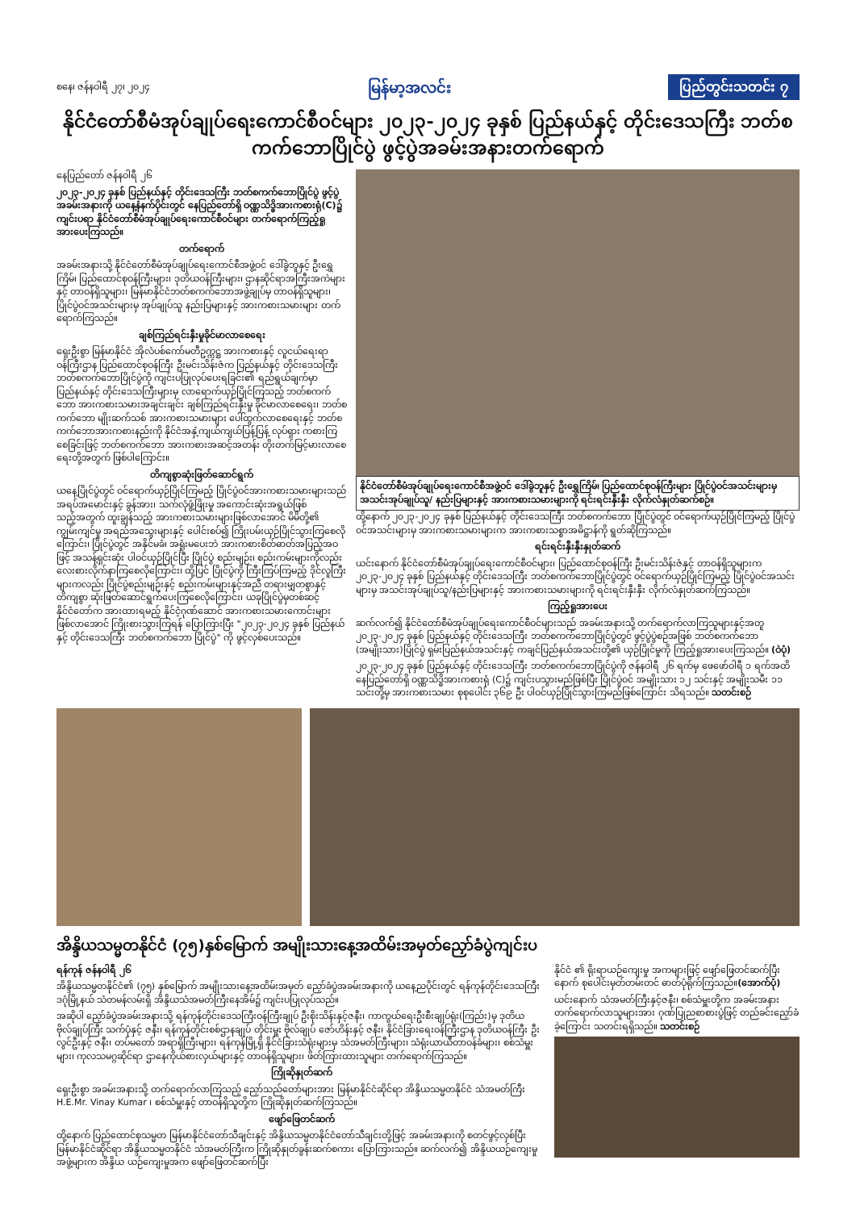စနေ၊ ဇန်နဝါရီ ၂၇၊ ၂၀၂၄ မြန်မာ့အလင်း ပြည်တွင်းသတင်း ၇
နိုင်ငံတော်စီမံအုပ်ချုပ်ရေးကောင်စီဝင်များ ၂၀၂၃-၂၀၂၄ ခုနှစ် ပြည်နယ်နှင့် တိုင်းဒေသကြီး ဘတ်စကက်ဘောပြိုင်ပွဲ ဖွင့်ပွဲအခမ်းအနားတက်ရောက်
နေပြည်တော် ဇန်နဝါရီ ၂၆
၂၀၂၃-၂၀၂၄ ခုနှစ် ပြည်နယ်နှင့် တိုင်းဒေသကြီး ဘတ်စကက်ဘောပြိုင်ပွဲ ဖွင့်ပွဲ အခမ်းအနားကို ယနေ့နံနက်ပိုင်းတွင် နေပြည်တော်ရှိ ဝဏ္ဏသိဒ္ဓိအားကစားရုံ(C)၌ ကျင်းပရာ နိုင်ငံတော်စီမံအုပ်ချုပ်ရေးကောင်စီဝင်များ တက်ရောက်ကြည့်ရှုအားပေးကြသည်။
တက်ရောက်
အခမ်းအနားသို့ နိုင်ငံတော်စီမံအုပ်ချုပ်ရေးကောင်စီအဖွဲ့ဝင် ဒေါ်ခွဲဘူနှင့် ဦးရွှေကြိမ်၊ ပြည်ထောင်စုဝန်ကြီးများ၊ ဒုတိယဝန်ကြီးများ၊ ဌာနဆိုင်ရာအကြီးအကဲများနှင့် တာဝန်ရှိသူများ၊ မြန်မာနိုင်ငံဘတ်စကက်ဘောအဖွဲ့ချုပ်မှ တာဝန်ရှိသူများ၊ ပြိုင်ပွဲဝင်အသင်းများမှ အုပ်ချုပ်သူ နည်းပြများနှင့် အားကစားသမားများ တက်ရောက်ကြသည်။
ချစ်ကြည်ရင်းနှီးမှုခိုင်မာလာစေရေး
ရှေးဦးစွာ မြန်မာနိုင်ငံ အိုလံပစ်ကော်မတီဥက္ကဋ္ဌ အားကစားနှင့် လူငယ်ရေးရာဝန်ကြီးဌာန ပြည်ထောင်စုဝန်ကြီး ဦးမင်းသိန်းဇံက ပြည်နယ်နှင့် တိုင်းဒေသကြီး ဘတ်စကက်ဘောပြိုင်ပွဲကို ကျင်းပပြုလုပ်ပေးရခြင်း၏ ရည်ရွယ်ချက်မှာ ပြည်နယ်နှင့် တိုင်းဒေသကြီးများမှ လာရောက်ယှဉ်ပြိုင်ကြသည့် ဘတ်စကက်ဘော အားကစားသမားအချင်းချင်း ချစ်ကြည်ရင်းနှီးမှု ခိုင်မာလာစေရေး၊ ဘတ်စကက်ဘော မျိုးဆက်သစ် အားကစားသမားများ ပေါ်ထွက်လာစေရေးနှင့် ဘတ်စကက်ဘောအားကစားနည်းကို နိုင်ငံအနှံ့ကျယ်ကျယ်ပြန့်ပြန့် လုပ်ရှား ကစားကြစေခြင်းဖြင့် ဘတ်စကက်ဘော အားကစားအဆင့်အတန်း တိုးတက်မြင့်မားလာစေရေးတို့အတွက် ဖြစ်ပါကြောင်း။
တိကျစွာဆုံးဖြတ်ဆောင်ရွက်
ယနေ့ပြိုင်ပွဲတွင် ဝင်ရောက်ယှဉ်ပြိုင်ကြမည့် ပြိုင်ပွဲဝင်အားကစားသမားများသည် အရပ်အမောင်းနှင့် ခွန်အား၊ သက်လုံဖွံ့ဖြိုးမှု အကောင်းဆုံးအရွယ်ဖြစ်သည့်အတွက် ထူးချွန်သည့် အားကစားသမားများဖြစ်လာအောင် မိမိတို့၏ ကျွမ်းကျင်မှု အရည်အသွေးများနှင့် ပေါင်းစပ်၍ ကြိုးပမ်းယှဉ်ပြိုင်သွားကြစေလိုကြောင်း၊ ပြိုင်ပွဲတွင် အနိုင်မခံ၊ အရှုံးမပေးဘဲ အားကစားစိတ်ဓာတ်အပြည့်အဝဖြင့် အသန့်ရှင်းဆုံး ပါဝင်ယှဉ်ပြိုင်ပြီး ပြိုင်ပွဲ စည်းမျဉ်း၊ စည်းကမ်းများကိုလည်း လေးစားလိုက်နာကြစေလိုကြောင်း၊ ထို့ပြင် ပြိုင်ပွဲကို ကြီးကြပ်ကြမည့် ဒိုင်လူကြီးများကလည်း ပြိုင်ပွဲစည်းမျဉ်းနှင့် စည်းကမ်းများနှင့်အညီ တရားမျှတစွာနှင့် တိကျစွာ ဆုံးဖြတ်ဆောင်ရွက်ပေးကြစေလိုကြောင်း၊ ယခုပြိုင်ပွဲမှတစ်ဆင့် နိုင်ငံတော်က အားထားရမည့် နိုင်ငံ့ဂုဏ်ဆောင် အားကစားသမားကောင်းများ ဖြစ်လာအောင် ကြိုးစားသွားကြရန် ပြောကြားပြီး "၂၀၂၃-၂၀၂၄ ခုနှစ် ပြည်နယ်နှင့် တိုင်းဒေသကြီး ဘတ်စကက်ဘော ပြိုင်ပွဲ" ကို ဖွင့်လှစ်ပေးသည်။
နိုင်ငံတော်စီမံအုပ်ချုပ်ရေးကောင်စီအဖွဲ့ဝင် ဒေါ်ခွဲဘူနှင့် ဦးရွှေကြိမ်၊ ပြည်ထောင်စုဝန်ကြီးများ ပြိုင်ပွဲဝင်အသင်းများမှ အသင်းအုပ်ချုပ်သူ/ နည်းပြများနှင့် အားကစားသမားများကို ရင်းရင်းနှီးနှီး လိုက်လံနှုတ်ဆက်စဉ်။
ထို့နောက် ၂၀၂၃-၂၀၂၄ ခုနှစ် ပြည်နယ်နှင့် တိုင်းဒေသကြီး ဘတ်စကက်ဘော ပြိုင်ပွဲတွင် ဝင်ရောက်ယှဉ်ပြိုင်ကြမည့် ပြိုင်ပွဲဝင်အသင်းများမှ အားကစားသမားများက အားကစားသစ္စာအဓိဋ္ဌာန်ကို ရွတ်ဆိုကြသည်။
ရင်းရင်းနှီးနှီးနှုတ်ဆက်
ယင်းနောက် နိုင်ငံတော်စီမံအုပ်ချုပ်ရေးကောင်စီဝင်များ၊ ပြည်ထောင်စုဝန်ကြီး ဦးမင်းသိန်းဇံနှင့် တာဝန်ရှိသူများက ၂၀၂၃-၂၀၂၄ ခုနှစ် ပြည်နယ်နှင့် တိုင်းဒေသကြီး ဘတ်စကက်ဘောပြိုင်ပွဲတွင် ဝင်ရောက်ယှဉ်ပြိုင်ကြမည့် ပြိုင်ပွဲဝင်အသင်းများမှ အသင်းအုပ်ချုပ်သူ/နည်းပြများနှင့် အားကစားသမားများကို ရင်းရင်းနှီးနှီး လိုက်လံနှုတ်ဆက်ကြသည်။
ကြည့်ရှုအားပေး
ဆက်လက်၍ နိုင်ငံတော်စီမံအုပ်ချုပ်ရေးကောင်စီဝင်များသည် အခမ်းအနားသို့ တက်ရောက်လာကြသူများနှင့်အတူ ၂၀၂၃-၂၀၂၄ ခုနှစ် ပြည်နယ်နှင့် တိုင်းဒေသကြီး ဘတ်စကက်ဘောပြိုင်ပွဲတွင် ဖွင့်ပွဲပွဲစဉ်အဖြစ် ဘတ်စကက်ဘော (အမျိုးသား)ပြိုင်ပွဲ ရှမ်းပြည်နယ်အသင်းနှင့် ကချင်ပြည်နယ်အသင်းတို့၏ ယှဉ်ပြိုင်မှုကို ကြည့်ရှုအားပေးကြသည်။ (ဝဲပုံ)
၂၀၂၃-၂၀၂၄ ခုနှစ် ပြည်နယ်နှင့် တိုင်းဒေသကြီး ဘတ်စကက်ဘောပြိုင်ပွဲကို ဇန်နဝါရီ ၂၆ ရက်မှ ဖေဖော်ဝါရီ ၁ ရက်အထိ နေပြည်တော်ရှိ ဝဏ္ဏသိဒ္ဓိအားကစားရုံ (C)၌ ကျင်းပသွားမည်ဖြစ်ပြီး ပြိုင်ပွဲဝင် အမျိုးသား ၁၂ သင်းနှင့် အမျိုးသမီး ၁၁ သင်းတို့မှ အားကစားသမား စုစုပေါင်း ၃၆၉ ဦး ပါဝင်ယှဉ်ပြိုင်သွားကြမည်ဖြစ်ကြောင်း သိရသည်။ သတင်းစဉ်
အိန္ဒိယသမ္မတနိုင်ငံ (၇၅)နှစ်မြောက် အမျိုးသားနေ့အထိမ်းအမှတ်ညှော်ခံပွဲကျင်းပ
ရန်ကုန် ဇန်နဝါရီ ၂၆
အိန္ဒိယသမ္မတနိုင်ငံ၏ (၇၅) နှစ်မြောက် အမျိုးသားနေ့အထိမ်းအမှတ် ညှော်ခံပွဲအခမ်းအနားကို ယနေ့ညပိုင်းတွင် ရန်ကုန်တိုင်းဒေသကြီး ဒဂုံမြို့နယ် သံတမန်လမ်းရှိ အိန္ဒိယသံအမတ်ကြီးနေအိမ်၌ ကျင်းပပြုလုပ်သည်။
အဆိုပါ ညှော်ခံပွဲအခမ်းအနားသို့ ရန်ကုန်တိုင်းဒေသကြီးဝန်ကြီးချုပ် ဦးစိုးသိန်းနှင့်ဇနီး၊ ကာကွယ်ရေးဦးစီးချုပ်ရုံး(ကြည်း)မှ ဒုတိယဗိုလ်ချုပ်ကြီး သက်ပုံနှင့် ဇနီး၊ ရန်ကုန်တိုင်းစစ်ဌာနချုပ် တိုင်းမှူး ဗိုလ်ချုပ် ဇော်ဟိန်းနှင့် ဇနီး၊ နိုင်ငံခြားရေးဝန်ကြီးဌာန ဒုတိယဝန်ကြီး ဦးလွင်ဦးနှင့် ဇနီး၊ တပ်မတော် အရာရှိကြီးများ၊ ရန်ကုန်မြို့ရှိ နိုင်ငံခြားသံရုံးများမှ သံအမတ်ကြီးများ၊ သံရုံးယာယီတာဝန်ခံများ၊ စစ်သံမှူးများ၊ ကုလသမဂ္ဂဆိုင်ရာ ဌာနေကိုယ်စားလှယ်များနှင့် တာဝန်ရှိသူများ၊ ဖိတ်ကြားထားသူများ တက်ရောက်ကြသည်။
ကြိုဆိုနှုတ်ဆက်
ရှေးဦးစွာ အခမ်းအနားသို့ တက်ရောက်လာကြသည့် ညှော်သည်တော်များအား မြန်မာနိုင်ငံဆိုင်ရာ အိန္ဒိယသမ္မတနိုင်ငံ သံအမတ်ကြီး H.E.Mr. Vinay Kumar ၊ စစ်သံမှူးနှင့် တာဝန်ရှိသူတို့က ကြိုဆိုနှုတ်ဆက်ကြသည်။
ဖျော်ဖြေတင်ဆက်
ထို့နောက် ပြည်ထောင်စုသမ္မတ မြန်မာနိုင်ငံတော်သီချင်းနှင့် အိန္ဒိယသမ္မတနိုင်ငံတော်သီချင်းတို့ဖြင့် အခမ်းအနားကို စတင်ဖွင့်လှစ်ပြီး မြန်မာနိုင်ငံဆိုင်ရာ အိန္ဒိယသမ္မတနိုင်ငံ သံအမတ်ကြီးက ကြိုဆိုနှုတ်ခွန်းဆက်စကား ပြောကြားသည်။ ဆက်လက်၍ အိန္ဒိယယဉ်ကျေးမှုအဖွဲ့များက အိန္ဒိယ ယဉ်ကျေးမှုအက ဖျော်ဖြေတင်ဆက်ပြီး
နိုင်ငံ ၏ ရိုးရာယဉ်ကျေးမှု အကများဖြင့် ဖျော်ဖြေတင်ဆက်ပြီး နောက် စုပေါင်းမှတ်တမ်းတင် ဓာတ်ပုံရိုက်ကြသည်။(အောက်ပုံ)
ယင်းနောက် သံအမတ်ကြီးနှင့်ဇနီး၊ စစ်သံမှူးတို့က အခမ်းအနား တက်ရောက်လာသူများအား ဂုဏ်ပြုညစာစားပွဲဖြင့် တည်ခင်းညှော်ခံခဲ့ကြောင်း သတင်းရရှိသည်။ သတင်းစဉ်